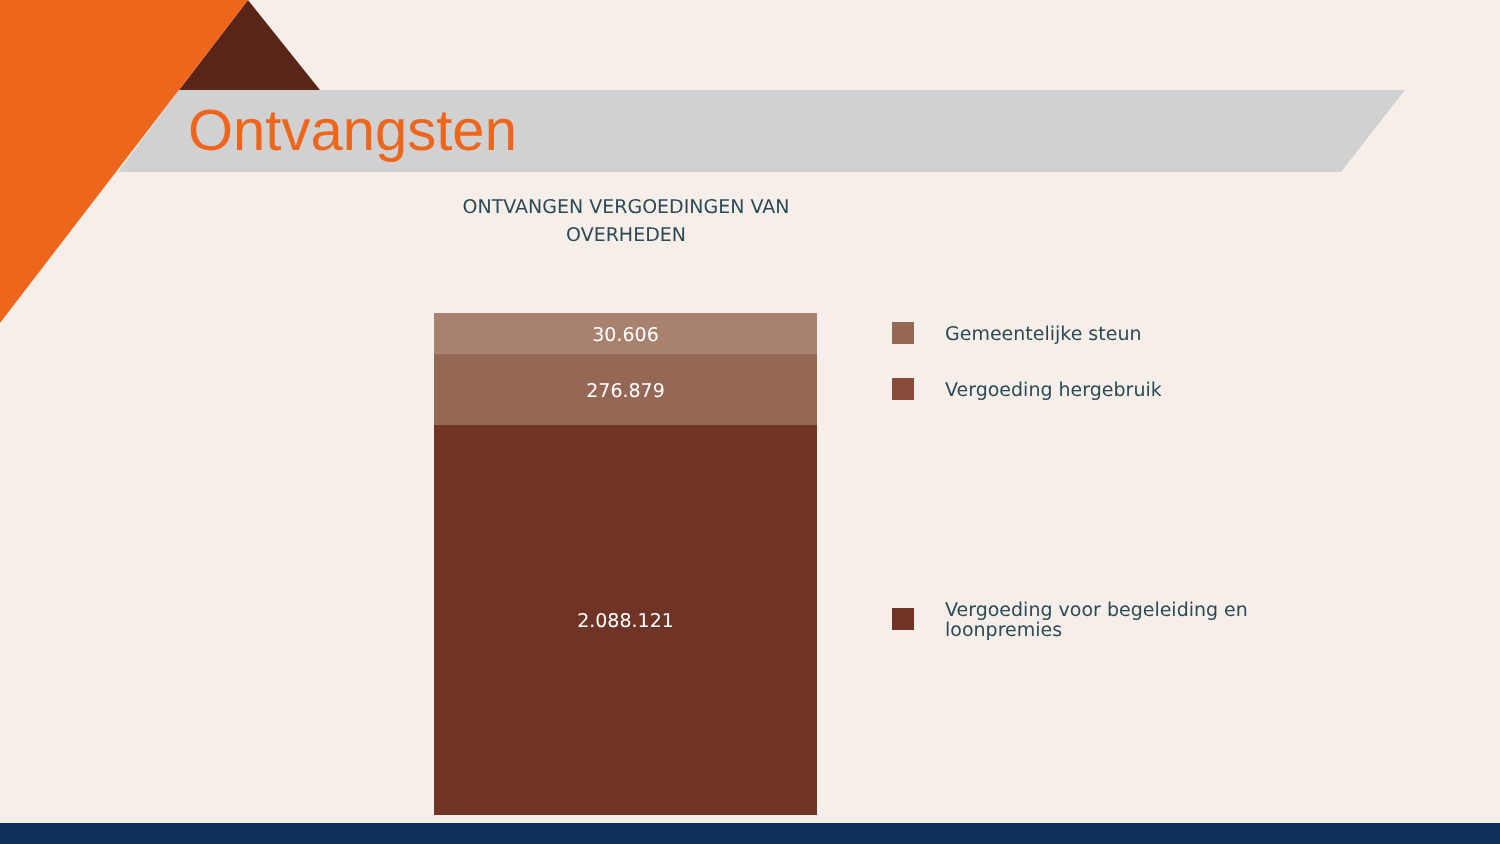Ontvangsten
ONTVANGEN VERGOEDINGEN VAN
OVERHEDEN
30.606
276.879
2.088.121
Gemeentelijke steun
Vergoeding hergebruik
Vergoeding voor begeleiding en loonpremies